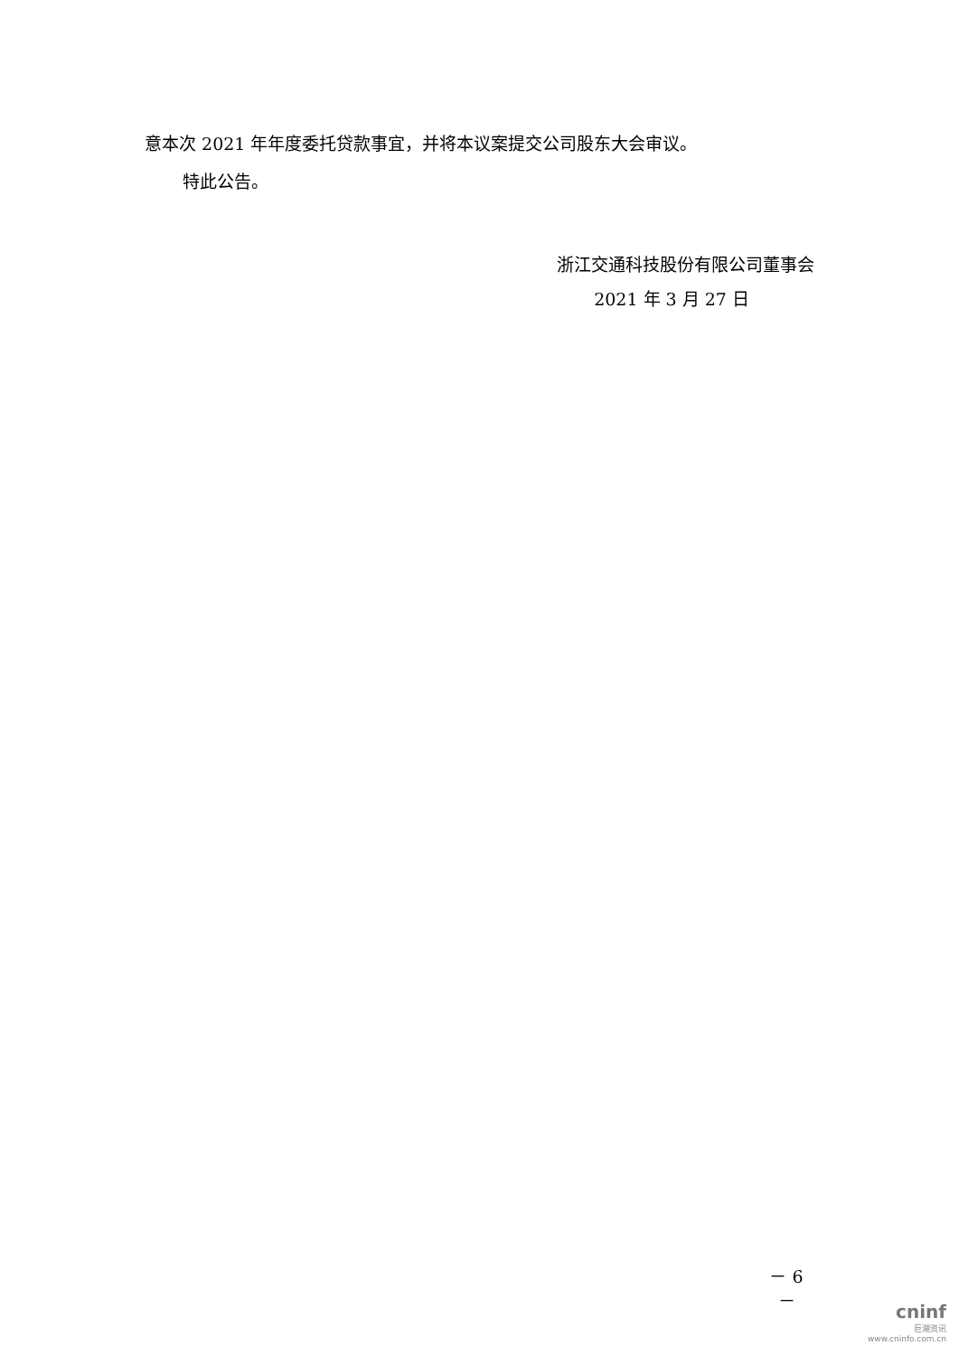意本次 2021 年年度委托贷款事宜，并将本议案提交公司股东大会审议。
特此公告。
浙江交通科技股份有限公司董事会
2021 年 3 月 27 日
－ 6 －
cninf
巨潮资讯
www.cninfo.com.cn